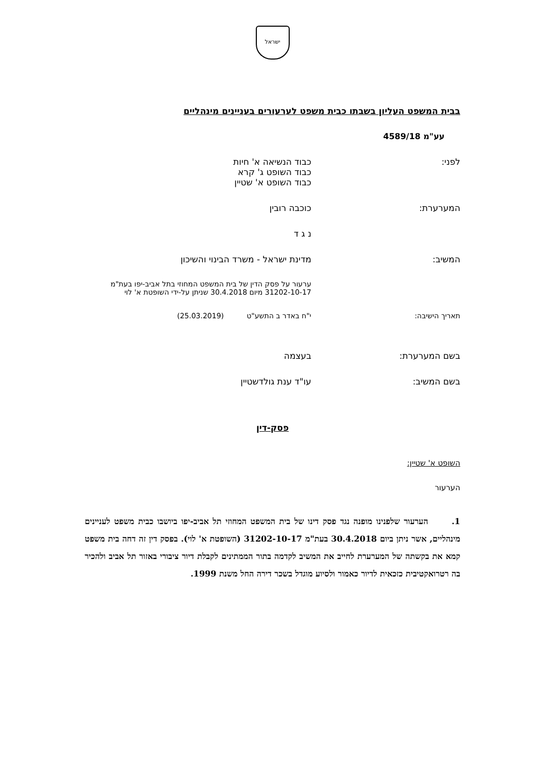ישראל
בבית המשפט העליון בשבתו כבית משפט לערעורים בעניינים מינהליים
עע"מ 4589/18
לפני: כבוד הנשיאה א' חיות
כבוד השופט ג' קרא
כבוד השופט א' שטיין
המערערת: כוכבה רובין
נ ג ד
המשיב: מדינת ישראל - משרד הבינוי והשיכון
ערעור על פסק הדין של בית המשפט המחוזי בתל אביב-יפו בעת"מ 31202-10-17 מיום 30.4.2018 שניתן על-ידי השופטת א' לוי
תאריך הישיבה: י"ח באדר ב התשע"ט (25.03.2019)
בשם המערערת: בעצמה
בשם המשיב: עו"ד ענת גולדשטיין
פסק-דין
השופט א' שטיין:
הערעור
1. הערעור שלפנינו מופנה נגד פסק דינו של בית המשפט המחוזי תל אביב-יפו ביושבו כבית משפט לעניינים מינהליים, אשר ניתן ביום 30.4.2018 בעת"מ 31202-10-17 (השופטת א' לוי). בפסק דין זה דחה בית משפט קמא את בקשתה של המערערת לחייב את המשיב לקדמה בתור הממתינים לקבלת דיור ציבורי באזור תל אביב ולהכיר בה רטרואקטיבית כזכאית לדיור כאמור ולסיוע מוגדל בשכר דירה החל משנת 1999.